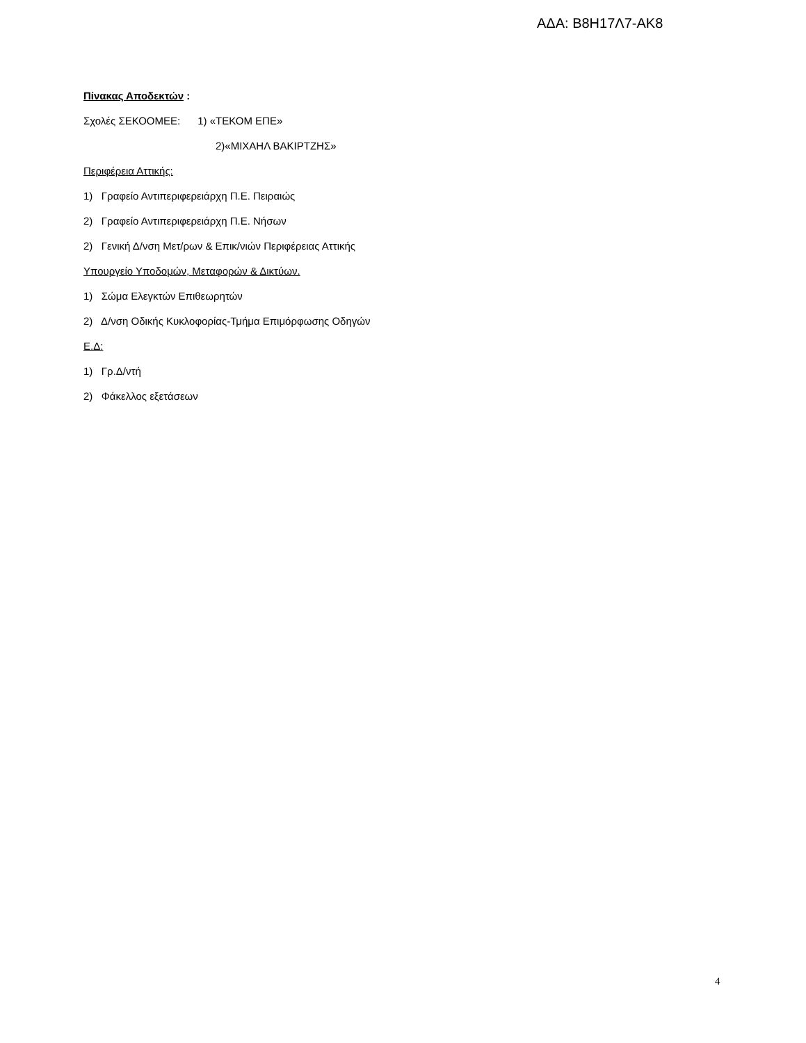ΑΔΑ: Β8Η17Λ7-ΑΚ8
Πίνακας Αποδεκτών :
Σχολές ΣΕΚΟΟΜΕΕ: 1) «ΤΕΚΟΜ ΕΠΕ»
2)«ΜΙΧΑΗΛ ΒΑΚΙΡΤΖΗΣ»
Περιφέρεια Αττικής:
1) Γραφείο Αντιπεριφερειάρχη Π.Ε. Πειραιώς
2) Γραφείο Αντιπεριφερειάρχη Π.Ε. Νήσων
2) Γενική Δ/νση Μετ/ρων & Επικ/νιών Περιφέρειας Αττικής
Υπουργείο Υποδομών, Μεταφορών & Δικτύων.
1) Σώμα Ελεγκτών Επιθεωρητών
2) Δ/νση Οδικής Κυκλοφορίας-Τμήμα Επιμόρφωσης Οδηγών
Ε.Δ:
1) Γρ.Δ/ντή
2) Φάκελλος εξετάσεων
4